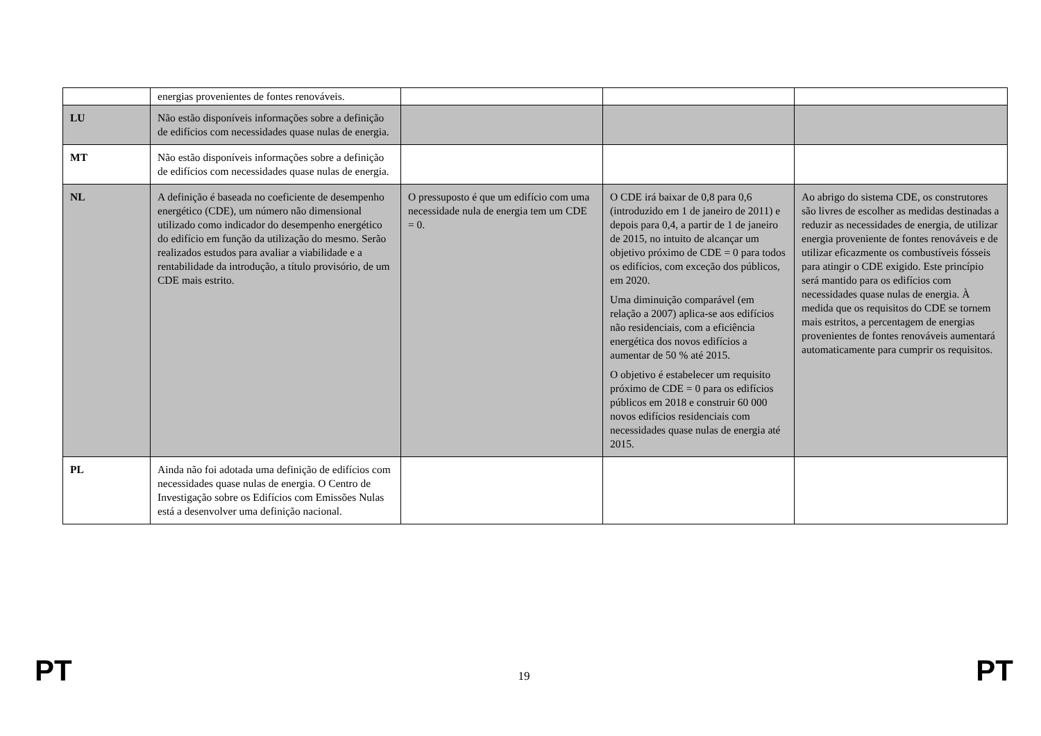| | energias provenientes de fontes renováveis. | | | |
| LU | Não estão disponíveis informações sobre a definição de edifícios com necessidades quase nulas de energia. | | | |
| MT | Não estão disponíveis informações sobre a definição de edifícios com necessidades quase nulas de energia. | | | |
| NL | A definição é baseada no coeficiente de desempenho energético (CDE), um número não dimensional utilizado como indicador do desempenho energético do edifício em função da utilização do mesmo. Serão realizados estudos para avaliar a viabilidade e a rentabilidade da introdução, a título provisório, de um CDE mais estrito. | O pressuposto é que um edifício com uma necessidade nula de energia tem um CDE = 0. | O CDE irá baixar de 0,8 para 0,6 (introduzido em 1 de janeiro de 2011) e depois para 0,4, a partir de 1 de janeiro de 2015, no intuito de alcançar um objetivo próximo de CDE = 0 para todos os edifícios, com exceção dos públicos, em 2020. Uma diminuição comparável (em relação a 2007) aplica-se aos edifícios não residenciais, com a eficiência energética dos novos edifícios a aumentar de 50 % até 2015. O objetivo é estabelecer um requisito próximo de CDE = 0 para os edifícios públicos em 2018 e construir 60 000 novos edifícios residenciais com necessidades quase nulas de energia até 2015. | Ao abrigo do sistema CDE, os construtores são livres de escolher as medidas destinadas a reduzir as necessidades de energia, de utilizar energia proveniente de fontes renováveis e de utilizar eficazmente os combustíveis fósseis para atingir o CDE exigido. Este princípio será mantido para os edifícios com necessidades quase nulas de energia. À medida que os requisitos do CDE se tornem mais estritos, a percentagem de energias provenientes de fontes renováveis aumentará automaticamente para cumprir os requisitos. |
| PL | Ainda não foi adotada uma definição de edifícios com necessidades quase nulas de energia. O Centro de Investigação sobre os Edifícios com Emissões Nulas está a desenvolver uma definição nacional. | | | |
PT 19 PT